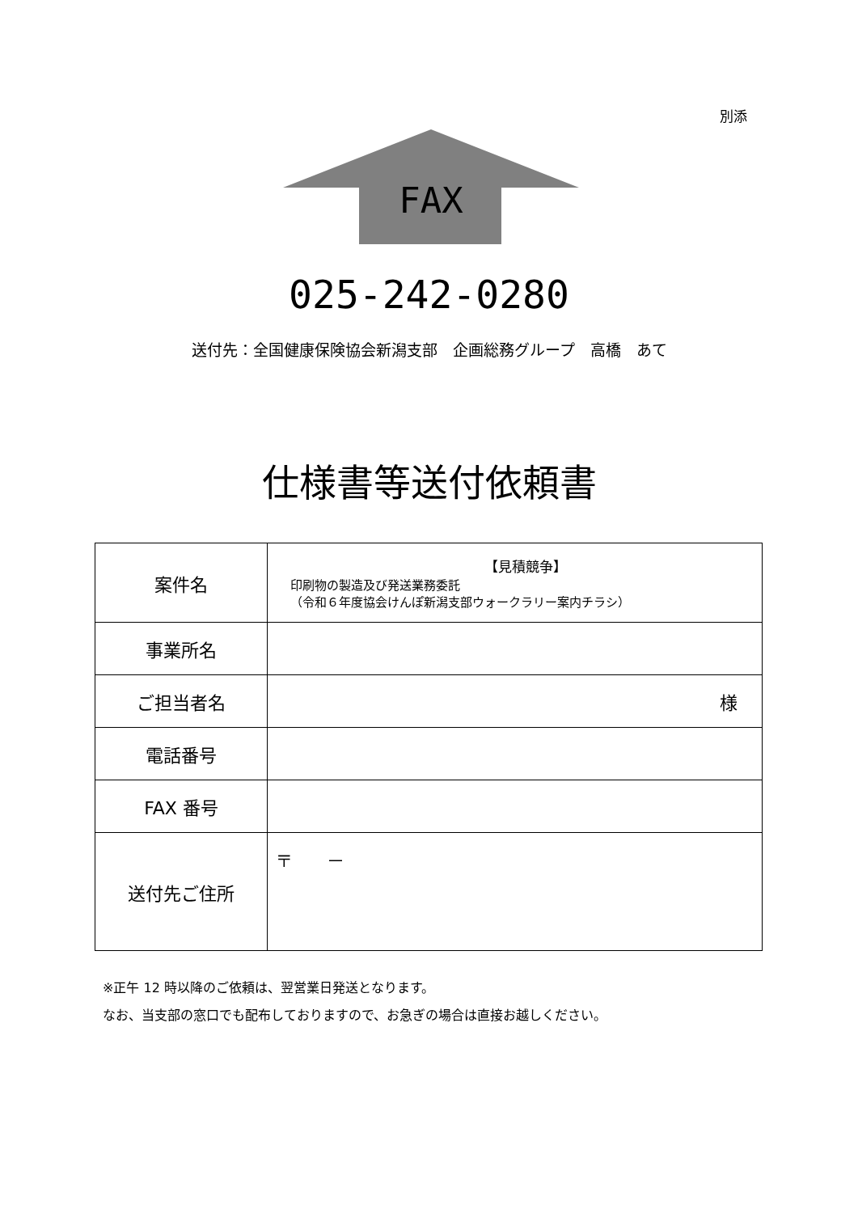別添
FAX
025-242-0280
送付先：全国健康保険協会新潟支部　企画総務グループ　高橋　あて
仕様書等送付依頼書
| 案件名 | 【見積競争】 印刷物の製造及び発送業務委託 （令和６年度協会けんぽ新潟支部ウォークラリー案内チラシ） |
| 事業所名 | |
| ご担当者名 | 様 |
| 電話番号 | |
| FAX 番号 | |
| 送付先ご住所 | 〒 － |
※正午 12 時以降のご依頼は、翌営業日発送となります。
なお、当支部の窓口でも配布しておりますので、お急ぎの場合は直接お越しください。